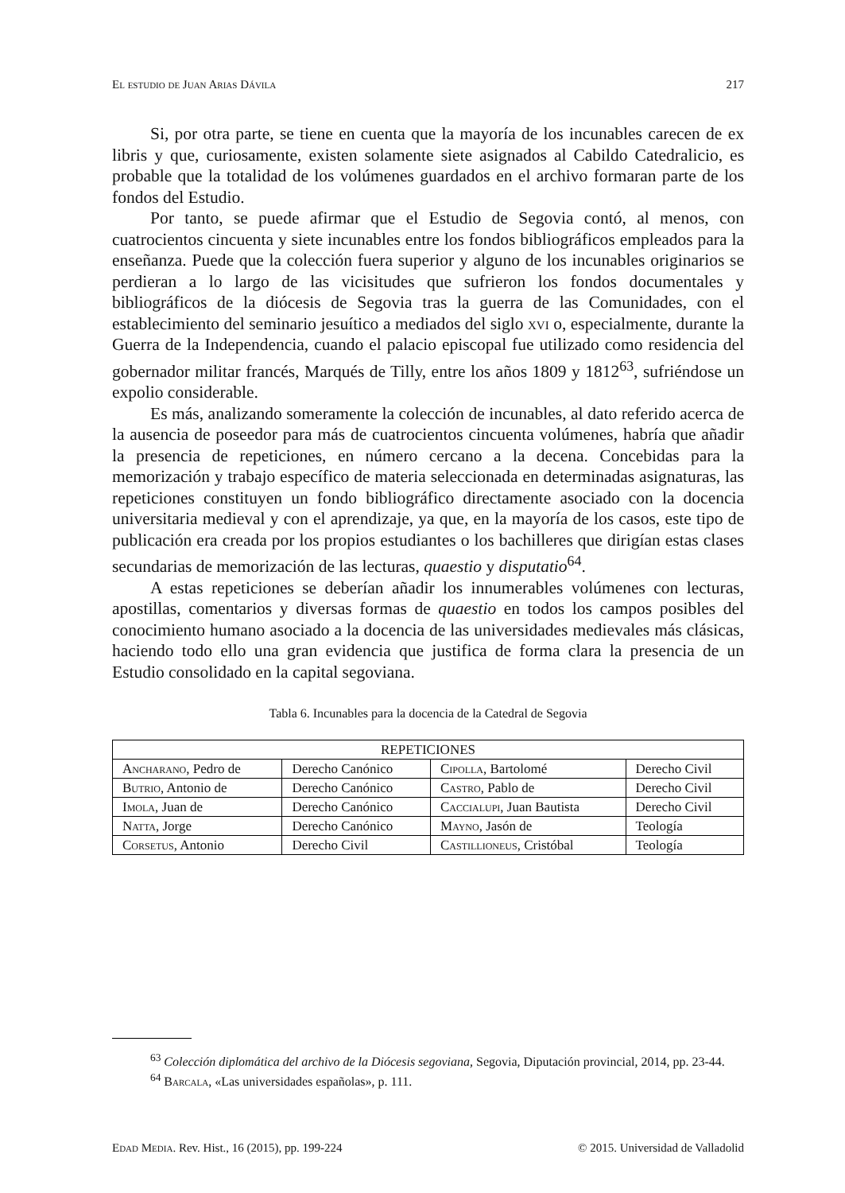El estudio de Juan Arias Dávila 217
Si, por otra parte, se tiene en cuenta que la mayoría de los incunables carecen de ex libris y que, curiosamente, existen solamente siete asignados al Cabildo Catedralicio, es probable que la totalidad de los volúmenes guardados en el archivo formaran parte de los fondos del Estudio.
Por tanto, se puede afirmar que el Estudio de Segovia contó, al menos, con cuatrocientos cincuenta y siete incunables entre los fondos bibliográficos empleados para la enseñanza. Puede que la colección fuera superior y alguno de los incunables originarios se perdieran a lo largo de las vicisitudes que sufrieron los fondos documentales y bibliográficos de la diócesis de Segovia tras la guerra de las Comunidades, con el establecimiento del seminario jesuítico a mediados del siglo xvi o, especialmente, durante la Guerra de la Independencia, cuando el palacio episcopal fue utilizado como residencia del gobernador militar francés, Marqués de Tilly, entre los años 1809 y 1812<sup>63</sup>, sufriéndose un expolio considerable.
Es más, analizando someramente la colección de incunables, al dato referido acerca de la ausencia de poseedor para más de cuatrocientos cincuenta volúmenes, habría que añadir la presencia de repeticiones, en número cercano a la decena. Concebidas para la memorización y trabajo específico de materia seleccionada en determinadas asignaturas, las repeticiones constituyen un fondo bibliográfico directamente asociado con la docencia universitaria medieval y con el aprendizaje, ya que, en la mayoría de los casos, este tipo de publicación era creada por los propios estudiantes o los bachilleres que dirigían estas clases secundarias de memorización de las lecturas, quaestio y disputatio<sup>64</sup>.
A estas repeticiones se deberían añadir los innumerables volúmenes con lecturas, apostillas, comentarios y diversas formas de quaestio en todos los campos posibles del conocimiento humano asociado a la docencia de las universidades medievales más clásicas, haciendo todo ello una gran evidencia que justifica de forma clara la presencia de un Estudio consolidado en la capital segoviana.
Tabla 6. Incunables para la docencia de la Catedral de Segovia
| REPETICIONES | | | |
| --- | --- | --- | --- |
| A ncharano , Pedro de | Derecho Canónico | C ipolla , Bartolomé | Derecho Civil |
| B utrio , Antonio de | Derecho Canónico | C astro , Pablo de | Derecho Civil |
| I mola , Juan de | Derecho Canónico | C accialupi , Juan Bautista | Derecho Civil |
| N atta , Jorge | Derecho Canónico | M ayno , Jasón de | Teología |
| C orsetus , Antonio | Derecho Civil | C astillioneus , Cristóbal | Teología |
<sup>63</sup> Colección diplomática del archivo de la Diócesis segoviana, Segovia, Diputación provincial, 2014, pp. 23-44.
<sup>64</sup> Barcala, «Las universidades españolas», p. 111.
Edad Media. Rev. Hist., 16 (2015), pp. 199-224 © 2015. Universidad de Valladolid